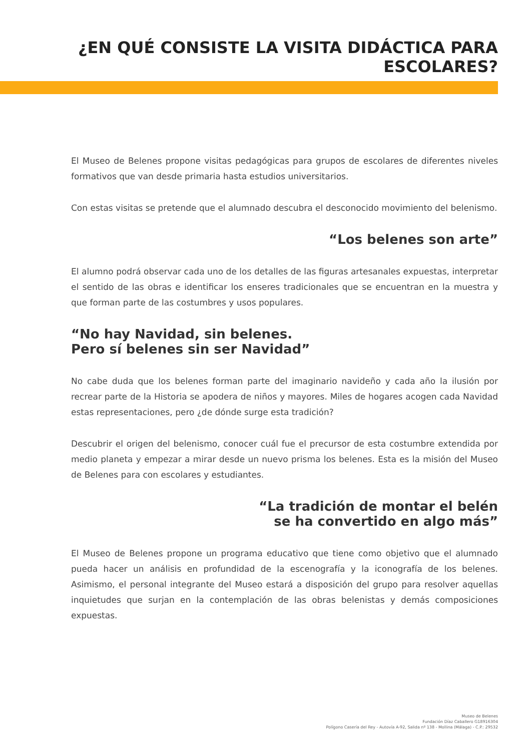¿EN QUÉ CONSISTE LA VISITA DIDÁCTICA PARA
ESCOLARES?
El Museo de Belenes propone visitas pedagógicas para grupos de escolares de diferentes niveles formativos que van desde primaria hasta estudios universitarios.
Con estas visitas se pretende que el alumnado descubra el desconocido movimiento del belenismo.
“Los belenes son arte”
El alumno podrá observar cada uno de los detalles de las figuras artesanales expuestas, interpretar el sentido de las obras e identificar los enseres tradicionales que se encuentran en la muestra y que forman parte de las costumbres y usos populares.
“No hay Navidad, sin belenes.
Pero sí belenes sin ser Navidad”
No cabe duda que los belenes forman parte del imaginario navideño y cada año la ilusión por recrear parte de la Historia se apodera de niños y mayores. Miles de hogares acogen cada Navidad estas representaciones, pero ¿de dónde surge esta tradición?
Descubrir el origen del belenismo, conocer cuál fue el precursor de esta costumbre extendida por medio planeta y empezar a mirar desde un nuevo prisma los belenes. Esta es la misión del Museo de Belenes para con escolares y estudiantes.
“La tradición de montar el belén
se ha convertido en algo más”
El Museo de Belenes propone un programa educativo que tiene como objetivo que el alumnado pueda hacer un análisis en profundidad de la escenografía y la iconografía de los belenes. Asimismo, el personal integrante del Museo estará a disposición del grupo para resolver aquellas inquietudes que surjan en la contemplación de las obras belenistas y demás composiciones expuestas.
Museo de Belenes
Fundación Díaz Caballero G18916304
Polígono Casería del Rey - Autovía A-92, Salida nº 138 - Mollina (Málaga) - C.P.: 29532